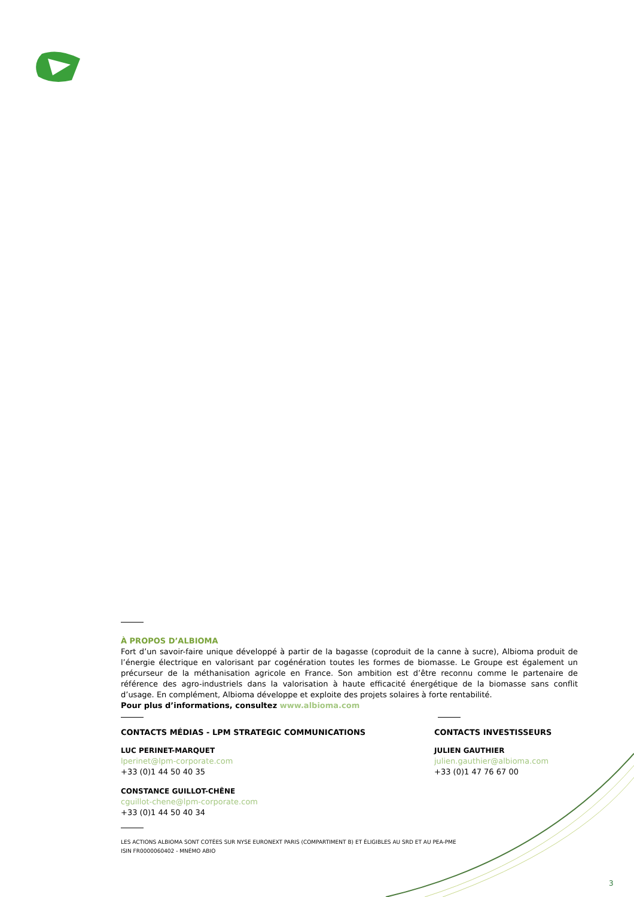À PROPOS D’ALBIOMA
Fort d’un savoir-faire unique développé à partir de la bagasse (coproduit de la canne à sucre), Albioma produit de l’énergie électrique en valorisant par cogénération toutes les formes de biomasse. Le Groupe est également un précurseur de la méthanisation agricole en France. Son ambition est d’être reconnu comme le partenaire de référence des agro-industriels dans la valorisation à haute efficacité énergétique de la biomasse sans conflit d’usage. En complément, Albioma développe et exploite des projets solaires à forte rentabilité.
Pour plus d’informations, consultez www.albioma.com
CONTACTS MÉDIAS - LPM STRATEGIC COMMUNICATIONS
LUC PERINET-MARQUET
lperinet@lpm-corporate.com
+33 (0)1 44 50 40 35
CONSTANCE GUILLOT-CHÊNE
cguillot-chene@lpm-corporate.com
+33 (0)1 44 50 40 34
CONTACTS INVESTISSEURS
JULIEN GAUTHIER
julien.gauthier@albioma.com
+33 (0)1 47 76 67 00
LES ACTIONS ALBIOMA SONT COTÉES SUR NYSE EURONEXT PARIS (COMPARTIMENT B) ET ÉLIGIBLES AU SRD ET AU PEA-PME
ISIN FR0000060402 - MNÉMO ABIO
3